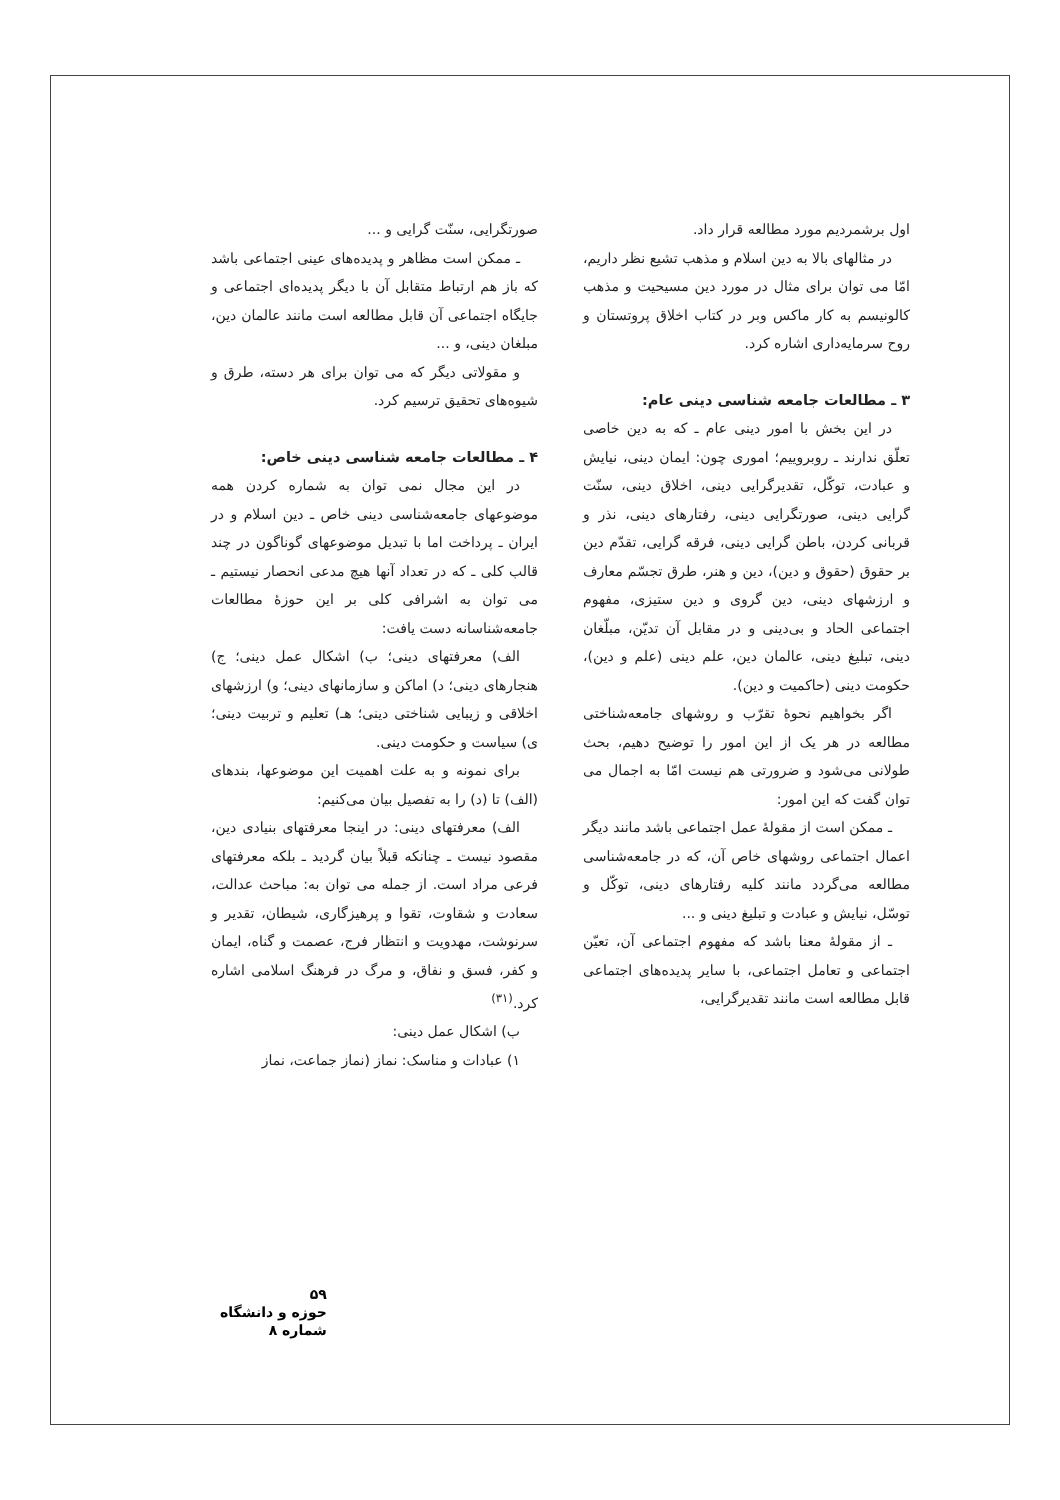اول برشمردیم مورد مطالعه قرار داد.
در مثالهای بالا به دین اسلام و مذهب تشیع نظر داریم، امّا می توان برای مثال در مورد دین مسیحیت و مذهب کالونیسم به کار ماکس وبر در کتاب اخلاق پروتستان و روح سرمایه‌داری اشاره کرد.
۳ ـ مطالعات جامعه شناسی دینی عام:
در این بخش با امور دینی عام ـ که به دین خاصی تعلّق ندارند ـ روبروییم؛ اموری چون: ایمان دینی، نیایش و عبادت، توکّل، تقدیرگرایی دینی، اخلاق دینی، سنّت گرایی دینی، صورتگرایی دینی، رفتارهای دینی، نذر و قربانی کردن، باطن گرایی دینی، فرقه گرایی، تقدّم دین بر حقوق (حقوق و دین)، دین و هنر، طرق تجسّم معارف و ارزشهای دینی، دین گروی و دین ستیزی، مفهوم اجتماعی الحاد و بی‌دینی و در مقابل آن تدیّن، مبلّغان دینی، تبلیغ دینی، عالمان دین، علم دینی (علم و دین)، حکومت دینی (حاکمیت و دین).
اگر بخواهیم نحوهٔ تقرّب و روشهای جامعه‌شناختی مطالعه در هر یک از این امور را توضیح دهیم، بحث طولانی می‌شود و ضرورتی هم نیست امّا به اجمال می توان گفت که این امور:
ـ ممکن است از مقولهٔ عمل اجتماعی باشد مانند دیگر اعمال اجتماعی روشهای خاص آن، که در جامعه‌شناسی مطالعه می‌گردد مانند کلیه رفتارهای دینی، توکّل و توسّل، نیایش و عبادت و تبلیغ دینی و ...
ـ از مقولهٔ معنا باشد که مفهوم اجتماعی آن، تعیّن اجتماعی و تعامل اجتماعی، با سایر پدیده‌های اجتماعی قابل مطالعه است مانند تقدیرگرایی،
صورتگرایی، سنّت گرایی و ...
ـ ممکن است مظاهر و پدیده‌های عینی اجتماعی باشد که باز هم ارتباط متقابل آن با دیگر پدیده‌ای اجتماعی و جایگاه اجتماعی آن قابل مطالعه است مانند عالمان دین، مبلغان دینی، و ...
و مقولاتی دیگر که می توان برای هر دسته، طرق و شیوه‌های تحقیق ترسیم کرد.
۴ ـ مطالعات جامعه شناسی دینی خاص:
در این مجال نمی توان به شماره کردن همه موضوعهای جامعه‌شناسی دینی خاص ـ دین اسلام و در ایران ـ پرداخت اما با تبدیل موضوعهای گوناگون در چند قالب کلی ـ که در تعداد آنها هیچ مدعی انحصار نیستیم ـ می توان به اشرافی کلی بر این حوزهٔ مطالعات جامعه‌شناسانه دست یافت:
الف) معرفتهای دینی؛ ب) اشکال عمل دینی؛ ج) هنجارهای دینی؛ د) اماکن و سازمانهای دینی؛ و) ارزشهای اخلاقی و زیبایی شناختی دینی؛ هـ) تعلیم و تربیت دینی؛ ی) سیاست و حکومت دینی.
برای نمونه و به علت اهمیت این موضوعها، بندهای (الف) تا (د) را به تفصیل بیان می‌کنیم:
الف) معرفتهای دینی: در اینجا معرفتهای بنیادی دین، مقصود نیست ـ چنانکه قبلاً بیان گردید ـ بلکه معرفتهای فرعی مراد است. از جمله می توان به: مباحث عدالت، سعادت و شقاوت، تقوا و پرهیزگاری، شیطان، تقدیر و سرنوشت، مهدویت و انتظار فرج، عصمت و گناه، ایمان و کفر، فسق و نفاق، و مرگ در فرهنگ اسلامی اشاره کرد.<sup>(۳۱)</sup>
ب) اشکال عمل دینی:
۱) عبادات و مناسک: نماز (نماز جماعت، نماز
۵۹
حوزه و دانشگاه
شماره ۸